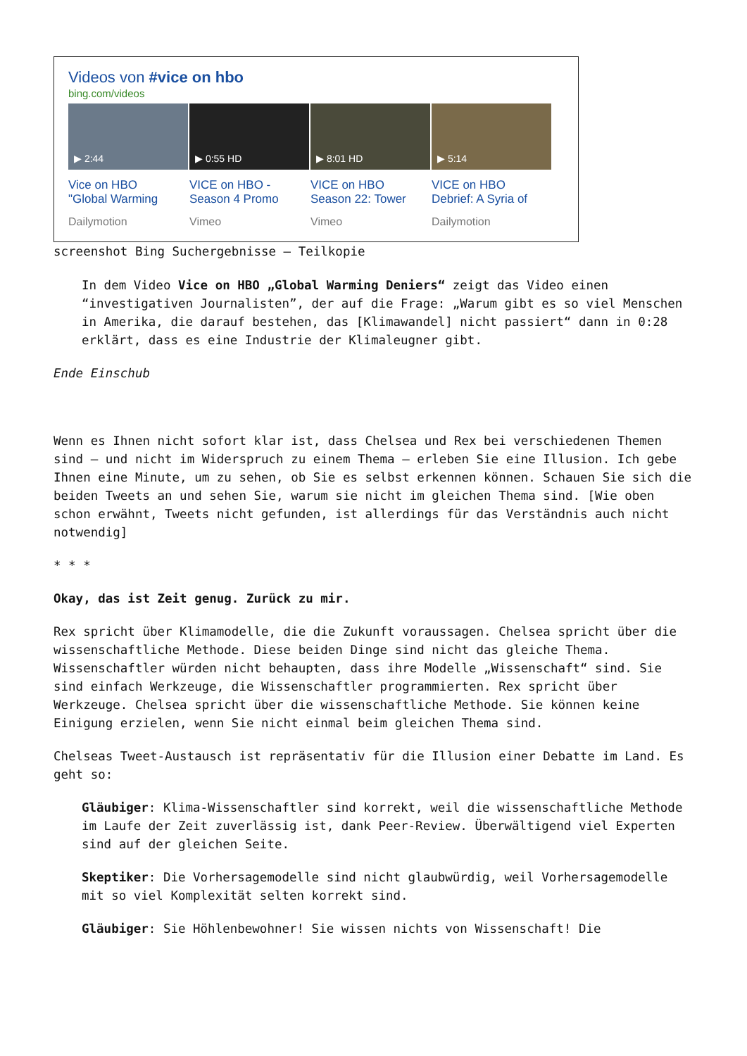Videos von #vice on hbo
bing.com/videos
▶ 2:44
Vice on HBO
"Global Warming
Dailymotion
▶ 0:55 HD
VICE on HBO -
Season 4 Promo
Vimeo
▶ 8:01 HD
VICE on HBO
Season 22: Tower
Vimeo
▶ 5:14
VICE on HBO
Debrief: A Syria of
Dailymotion
screenshot Bing Suchergebnisse – Teilkopie
In dem Video Vice on HBO „Global Warming Deniers“ zeigt das Video einen “investigativen Journalisten”, der auf die Frage: „Warum gibt es so viel Menschen in Amerika, die darauf bestehen, das [Klimawandel] nicht passiert“ dann in 0:28 erklärt, dass es eine Industrie der Klimaleugner gibt.
Ende Einschub
Wenn es Ihnen nicht sofort klar ist, dass Chelsea und Rex bei verschiedenen Themen sind – und nicht im Widerspruch zu einem Thema – erleben Sie eine Illusion. Ich gebe Ihnen eine Minute, um zu sehen, ob Sie es selbst erkennen können. Schauen Sie sich die beiden Tweets an und sehen Sie, warum sie nicht im gleichen Thema sind. [Wie oben schon erwähnt, Tweets nicht gefunden, ist allerdings für das Verständnis auch nicht notwendig]
* * *
Okay, das ist Zeit genug. Zurück zu mir.
Rex spricht über Klimamodelle, die die Zukunft voraussagen. Chelsea spricht über die wissenschaftliche Methode. Diese beiden Dinge sind nicht das gleiche Thema. Wissenschaftler würden nicht behaupten, dass ihre Modelle „Wissenschaft“ sind. Sie sind einfach Werkzeuge, die Wissenschaftler programmierten. Rex spricht über Werkzeuge. Chelsea spricht über die wissenschaftliche Methode. Sie können keine Einigung erzielen, wenn Sie nicht einmal beim gleichen Thema sind.
Chelseas Tweet-Austausch ist repräsentativ für die Illusion einer Debatte im Land. Es geht so:
Gläubiger: Klima-Wissenschaftler sind korrekt, weil die wissenschaftliche Methode im Laufe der Zeit zuverlässig ist, dank Peer-Review. Überwältigend viel Experten sind auf der gleichen Seite.
Skeptiker: Die Vorhersagemodelle sind nicht glaubwürdig, weil Vorhersagemodelle mit so viel Komplexität selten korrekt sind.
Gläubiger: Sie Höhlenbewohner! Sie wissen nichts von Wissenschaft! Die